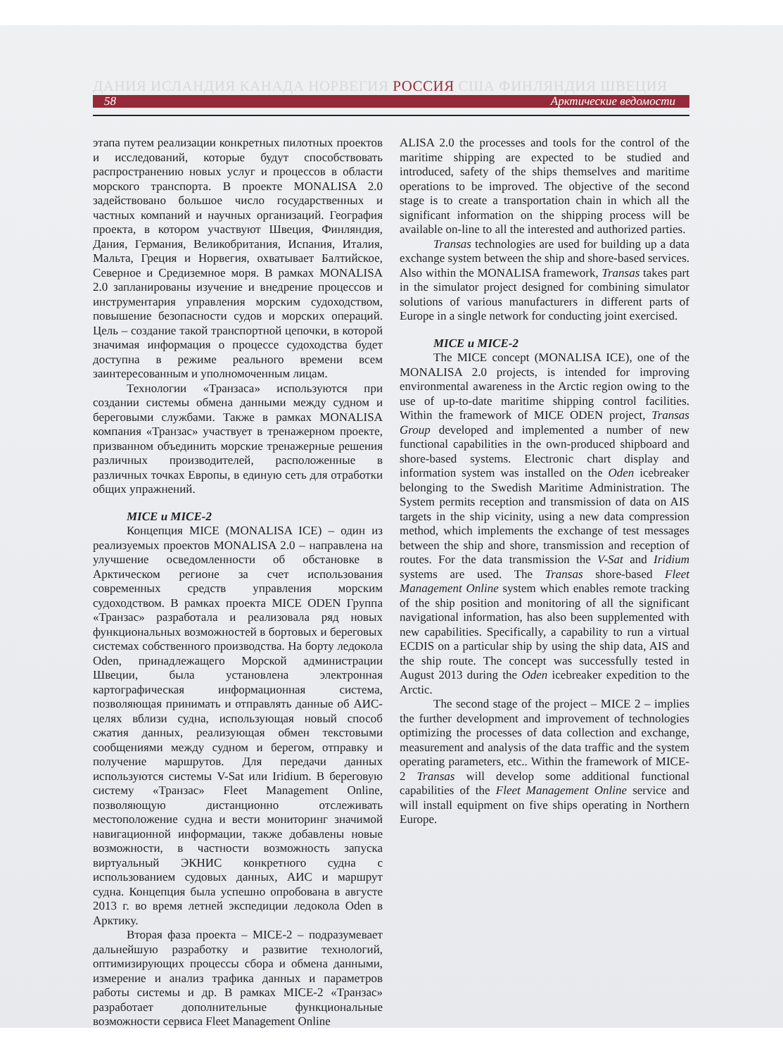ДАНИЯ ИСЛАНДИЯ КАНАДА НОРВЕГИЯ РОССИЯ США ФИНЛЯНДИЯ ШВЕЦИЯ
58 Арктические ведомости
этапа путем реализации конкретных пилотных проектов и исследований, которые будут способствовать распространению новых услуг и процессов в области морского транспорта. В проекте MONALISA 2.0 задействовано большое число государственных и частных компаний и научных организаций. География проекта, в котором участвуют Швеция, Финляндия, Дания, Германия, Великобритания, Испания, Италия, Мальта, Греция и Норвегия, охватывает Балтийское, Северное и Средиземное моря. В рамках MONALISA 2.0 запланированы изучение и внедрение процессов и инструментария управления морским судоходством, повышение безопасности судов и морских операций. Цель – создание такой транспортной цепочки, в которой значимая информация о процессе судоходства будет доступна в режиме реального времени всем заинтересованным и уполномоченным лицам.
Технологии «Транзаса» используются при создании системы обмена данными между судном и береговыми службами. Также в рамках MONALISA компания «Транзас» участвует в тренажерном проекте, призванном объединить морские тренажерные решения различных производителей, расположенные в различных точках Европы, в единую сеть для отработки общих упражнений.
MICE и MICE-2
Концепция MICE (MONALISA ICE) – один из реализуемых проектов MONALISA 2.0 – направлена на улучшение осведомленности об обстановке в Арктическом регионе за счет использования современных средств управления морским судоходством. В рамках проекта MICE ODEN Группа «Транзас» разработала и реализовала ряд новых функциональных возможностей в бортовых и береговых системах собственного производства. На борту ледокола Oden, принадлежащего Морской администрации Швеции, была установлена электронная картографическая информационная система, позволяющая принимать и отправлять данные об АИС-целях вблизи судна, использующая новый способ сжатия данных, реализующая обмен текстовыми сообщениями между судном и берегом, отправку и получение маршрутов. Для передачи данных используются системы V-Sat или Iridium. В береговую систему «Транзас» Fleet Management Online, позволяющую дистанционно отслеживать местоположение судна и вести мониторинг значимой навигационной информации, также добавлены новые возможности, в частности возможность запуска виртуальный ЭКНИС конкретного судна с использованием судовых данных, АИС и маршрут судна. Концепция была успешно опробована в августе 2013 г. во время летней экспедиции ледокола Oden в Арктику.
Вторая фаза проекта – MICE-2 – подразумевает дальнейшую разработку и развитие технологий, оптимизирующих процессы сбора и обмена данными, измерение и анализ трафика данных и параметров работы системы и др. В рамках MICE-2 «Транзас» разработает дополнительные функциональные возможности сервиса Fleet Management Online
ALISA 2.0 the processes and tools for the control of the maritime shipping are expected to be studied and introduced, safety of the ships themselves and maritime operations to be improved. The objective of the second stage is to create a transportation chain in which all the significant information on the shipping process will be available on-line to all the interested and authorized parties.
Transas technologies are used for building up a data exchange system between the ship and shore-based services. Also within the MONALISA framework, Transas takes part in the simulator project designed for combining simulator solutions of various manufacturers in different parts of Europe in a single network for conducting joint exercised.
MICE и MICE-2
The MICE concept (MONALISA ICE), one of the MONALISA 2.0 projects, is intended for improving environmental awareness in the Arctic region owing to the use of up-to-date maritime shipping control facilities. Within the framework of MICE ODEN project, Transas Group developed and implemented a number of new functional capabilities in the own-produced shipboard and shore-based systems. Electronic chart display and information system was installed on the Oden icebreaker belonging to the Swedish Maritime Administration. The System permits reception and transmission of data on AIS targets in the ship vicinity, using a new data compression method, which implements the exchange of test messages between the ship and shore, transmission and reception of routes. For the data transmission the V-Sat and Iridium systems are used. The Transas shore-based Fleet Management Online system which enables remote tracking of the ship position and monitoring of all the significant navigational information, has also been supplemented with new capabilities. Specifically, a capability to run a virtual ECDIS on a particular ship by using the ship data, AIS and the ship route. The concept was successfully tested in August 2013 during the Oden icebreaker expedition to the Arctic.
The second stage of the project – MICE 2 – implies the further development and improvement of technologies optimizing the processes of data collection and exchange, measurement and analysis of the data traffic and the system operating parameters, etc.. Within the framework of MICE-2 Transas will develop some additional functional capabilities of the Fleet Management Online service and will install equipment on five ships operating in Northern Europe.